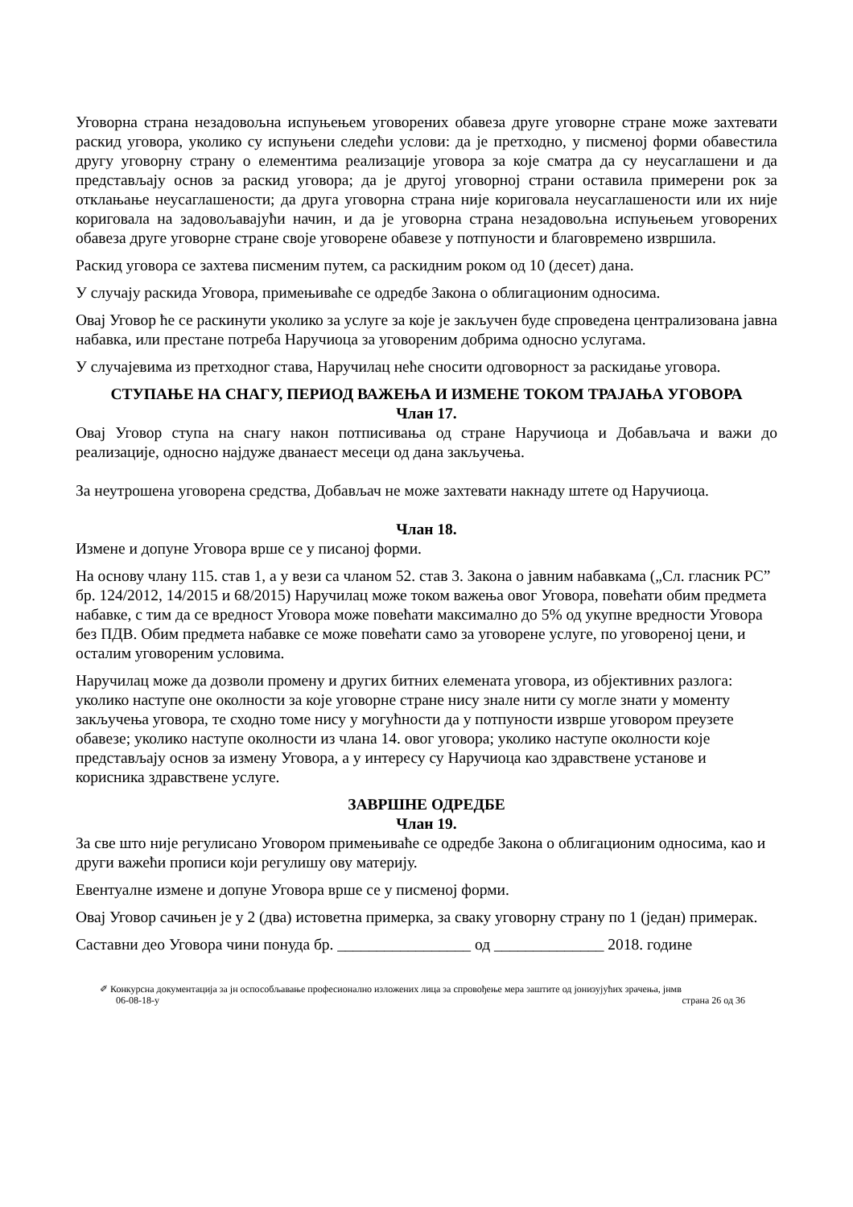Уговорна страна незадовољна испуњењем уговорених обавеза друге уговорне стране може захтевати раскид уговора, уколико су испуњени следећи услови: да је претходно, у писменој форми обавестила другу уговорну страну о елементима реализације уговора за које сматра да су неусаглашени и да представљају основ за раскид уговора; да је другој уговорној страни оставила примерени рок за отклањање неусаглашености; да друга уговорна страна није кориговала неусаглашености или их није кориговала на задовољавајући начин, и да је уговорна страна незадовољна испуњењем уговорених обавеза друге уговорне стране своје уговорене обавезе у потпуности и благовремено извршила.
Раскид уговора се захтева писменим путем, са раскидним роком од 10 (десет) дана.
У случају раскида Уговора, примењиваће се одредбе Закона о облигационим односима.
Овај Уговор ће се раскинути уколико за услуге за које је закључен буде спроведена централизована јавна набавка, или престане потреба Наручиоца за уговореним добрима односно услугама.
У случајевима из претходног става, Наручилац неће сносити одговорност за раскидање уговора.
СТУПАЊЕ НА СНАГУ, ПЕРИОД ВАЖЕЊА И ИЗМЕНЕ ТОКОМ ТРАЈАЊА УГОВОРА
Члан 17.
Овај Уговор ступа на снагу након потписивања од стране Наручиоца и Добављача и важи до реализације, односно најдуже дванаест месеци од дана закључења.
За неутрошена уговорена средства, Добављач не може захтевати накнаду штете од Наручиоца.
Члан 18.
Измене и допуне Уговора врше се у писаној форми.
На основу члану 115. став 1, а у вези са чланом 52. став 3. Закона о јавним набавкама („Сл. гласник РС” бр. 124/2012, 14/2015 и 68/2015) Наручилац може током важења овог Уговора, повећати обим предмета набавке, с тим да се вредност Уговора може повећати максимално до 5% од укупне вредности Уговора без ПДВ. Обим предмета набавке се може повећати само за уговорене услуге, по уговореној цени, и осталим уговореним условима.
Наручилац може да дозволи промену и других битних елемената уговора, из објективних разлога: уколико наступе оне околности за које уговорне стране нису знале нити су могле знати у моменту закључења уговора, те сходно томе нису у могућности да у потпуности изврше уговором преузете обавезе; уколико наступе околности из члана 14. овог уговора; уколико наступе околности које представљају основ за измену Уговора, а у интересу су Наручиоца као здравствене установе и корисника здравствене услуге.
ЗАВРШНЕ ОДРЕДБЕ
Члан 19.
За све што није регулисано Уговором примењиваће се одредбе Закона о облигационим односима, као и други важећи прописи који регулишу ову материју.
Евентуалне измене и допуне Уговора врше се у писменој форми.
Овај Уговор сачињен је у 2 (два) истоветна примерка, за сваку уговорну страну по 1 (један) примерак.
Саставни део Уговора чини понуда бр. _________________ од ______________ 2018. године
✐ Конкурсна документација за јн оспособљавање професионално изложених лица за спровођење мера заштите од јонизујућих зрачења, јнмв
06-08-18-у страна 26 од 36